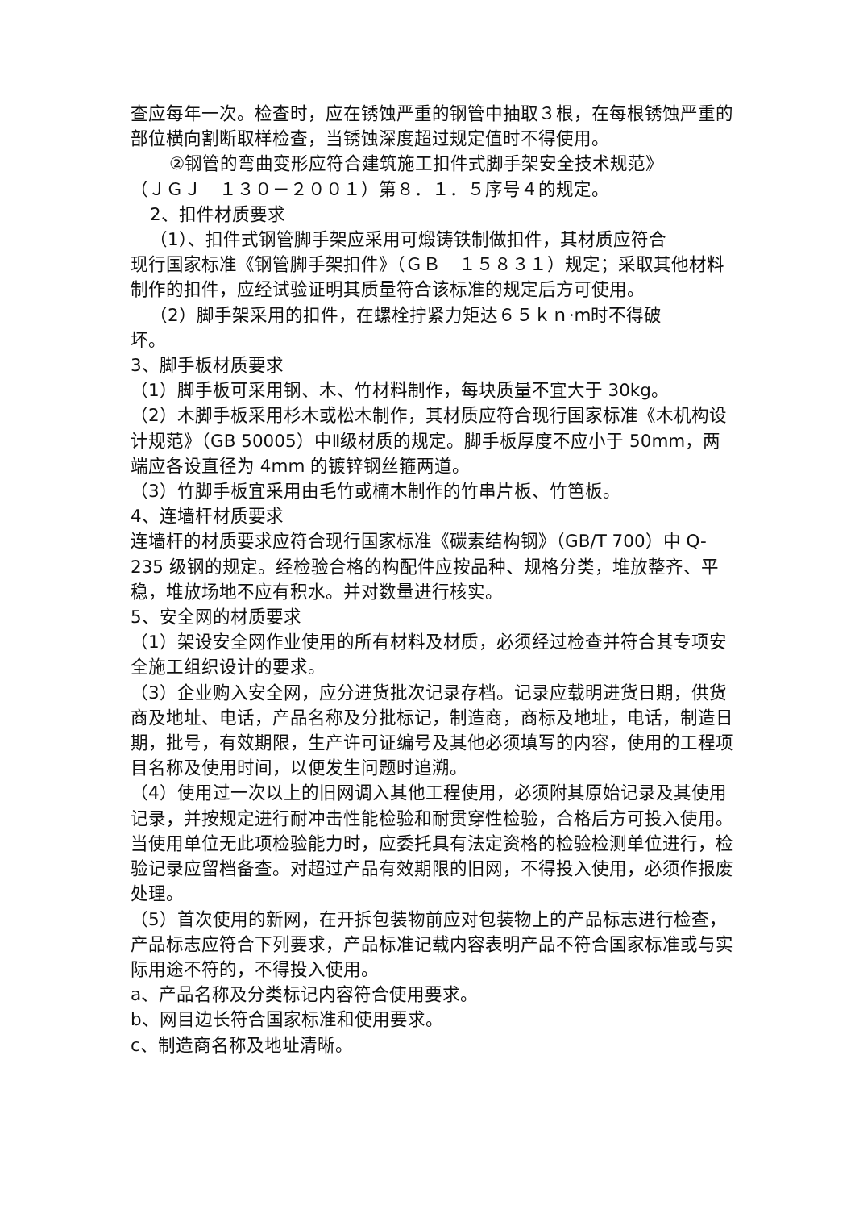查应每年一次。检查时，应在锈蚀严重的钢管中抽取３根，在每根锈蚀严重的部位横向割断取样检查，当锈蚀深度超过规定值时不得使用。
②钢管的弯曲变形应符合建筑施工扣件式脚手架安全技术规范》
（ＪＧＪ　１３０－２００１）第８．１．５序号４的规定。
2、扣件材质要求
（1）、扣件式钢管脚手架应采用可煅铸铁制做扣件，其材质应符合
现行国家标准《钢管脚手架扣件》（ＧＢ　１５８３１）规定；采取其他材料制作的扣件，应经试验证明其质量符合该标准的规定后方可使用。
（2）脚手架采用的扣件，在螺栓拧紧力矩达６５ｋｎ·m时不得破
坏。
3、脚手板材质要求
（1）脚手板可采用钢、木、竹材料制作，每块质量不宜大于 30kg。
（2）木脚手板采用杉木或松木制作，其材质应符合现行国家标准《木机构设计规范》（GB 50005）中Ⅱ级材质的规定。脚手板厚度不应小于 50mm，两端应各设直径为 4mm 的镀锌钢丝箍两道。
（3）竹脚手板宜采用由毛竹或楠木制作的竹串片板、竹笆板。
4、连墙杆材质要求
连墙杆的材质要求应符合现行国家标准《碳素结构钢》（GB/T 700）中 Q-235 级钢的规定。经检验合格的构配件应按品种、规格分类，堆放整齐、平稳，堆放场地不应有积水。并对数量进行核实。
5、安全网的材质要求
（1）架设安全网作业使用的所有材料及材质，必须经过检查并符合其专项安全施工组织设计的要求。
（3）企业购入安全网，应分进货批次记录存档。记录应载明进货日期，供货商及地址、电话，产品名称及分批标记，制造商，商标及地址，电话，制造日期，批号，有效期限，生产许可证编号及其他必须填写的内容，使用的工程项目名称及使用时间，以便发生问题时追溯。
（4）使用过一次以上的旧网调入其他工程使用，必须附其原始记录及其使用记录，并按规定进行耐冲击性能检验和耐贯穿性检验，合格后方可投入使用。当使用单位无此项检验能力时，应委托具有法定资格的检验检测单位进行，检验记录应留档备查。对超过产品有效期限的旧网，不得投入使用，必须作报废处理。
（5）首次使用的新网，在开拆包装物前应对包装物上的产品标志进行检查，产品标志应符合下列要求，产品标准记载内容表明产品不符合国家标准或与实际用途不符的，不得投入使用。
a、产品名称及分类标记内容符合使用要求。
b、网目边长符合国家标准和使用要求。
c、制造商名称及地址清晰。